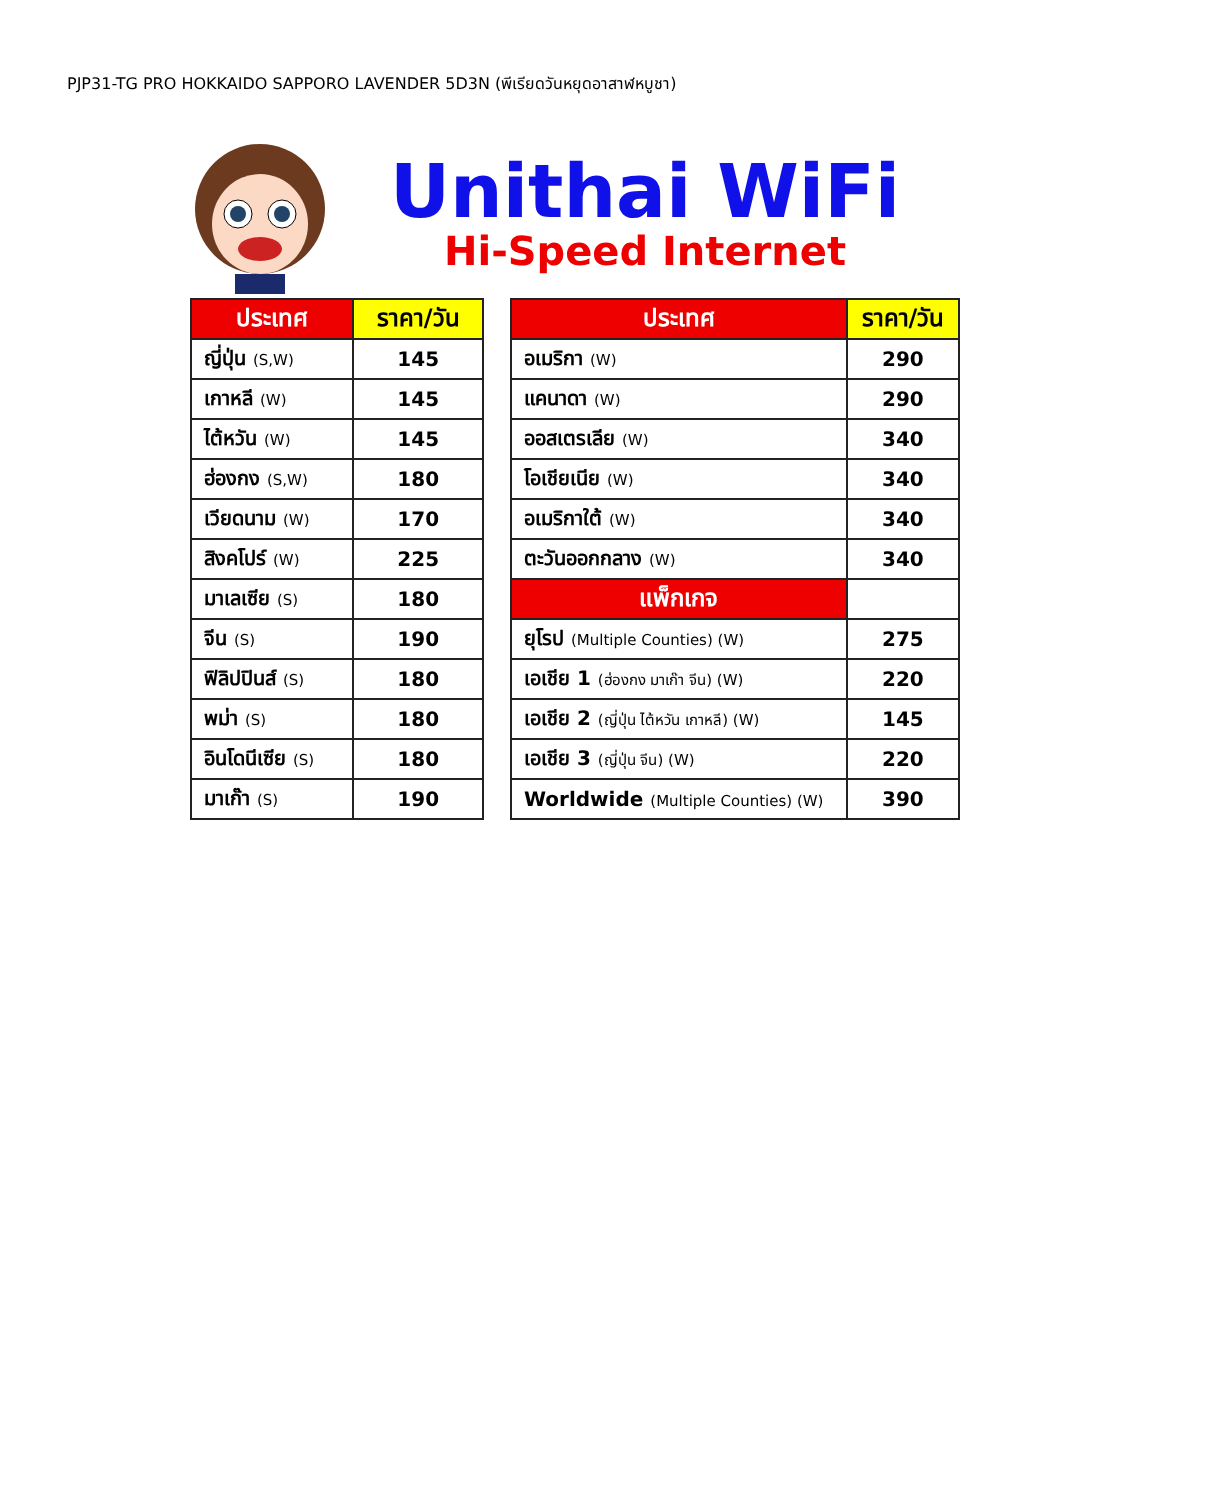PJP31-TG PRO HOKKAIDO SAPPORO LAVENDER 5D3N (พีเรียดวันหยุดอาสาฬหบูชา)
Unithai WiFi
Hi-Speed Internet
| ประเทศ | ราคา/วัน |
| --- | --- |
| ญี่ปุ่น (S,W) | 145 |
| เกาหลี (W) | 145 |
| ไต้หวัน (W) | 145 |
| ฮ่องกง (S,W) | 180 |
| เวียดนาม (W) | 170 |
| สิงคโปร์ (W) | 225 |
| มาเลเซีย (S) | 180 |
| จีน (S) | 190 |
| ฟิลิปปินส์ (S) | 180 |
| พม่า (S) | 180 |
| อินโดนีเซีย (S) | 180 |
| มาเก๊า (S) | 190 |
| ประเทศ | ราคา/วัน |
| --- | --- |
| อเมริกา (W) | 290 |
| แคนาดา (W) | 290 |
| ออสเตรเลีย (W) | 340 |
| โอเชียเนีย (W) | 340 |
| อเมริกาใต้ (W) | 340 |
| ตะวันออกกลาง (W) | 340 |
| แพ็กเกจ | |
| ยุโรป (Multiple Counties) (W) | 275 |
| เอเชีย 1 (ฮ่องกง มาเก๊า จีน) (W) | 220 |
| เอเชีย 2 (ญี่ปุ่น ไต้หวัน เกาหลี) (W) | 145 |
| เอเชีย 3 (ญี่ปุ่น จีน) (W) | 220 |
| Worldwide (Multiple Counties) (W) | 390 |